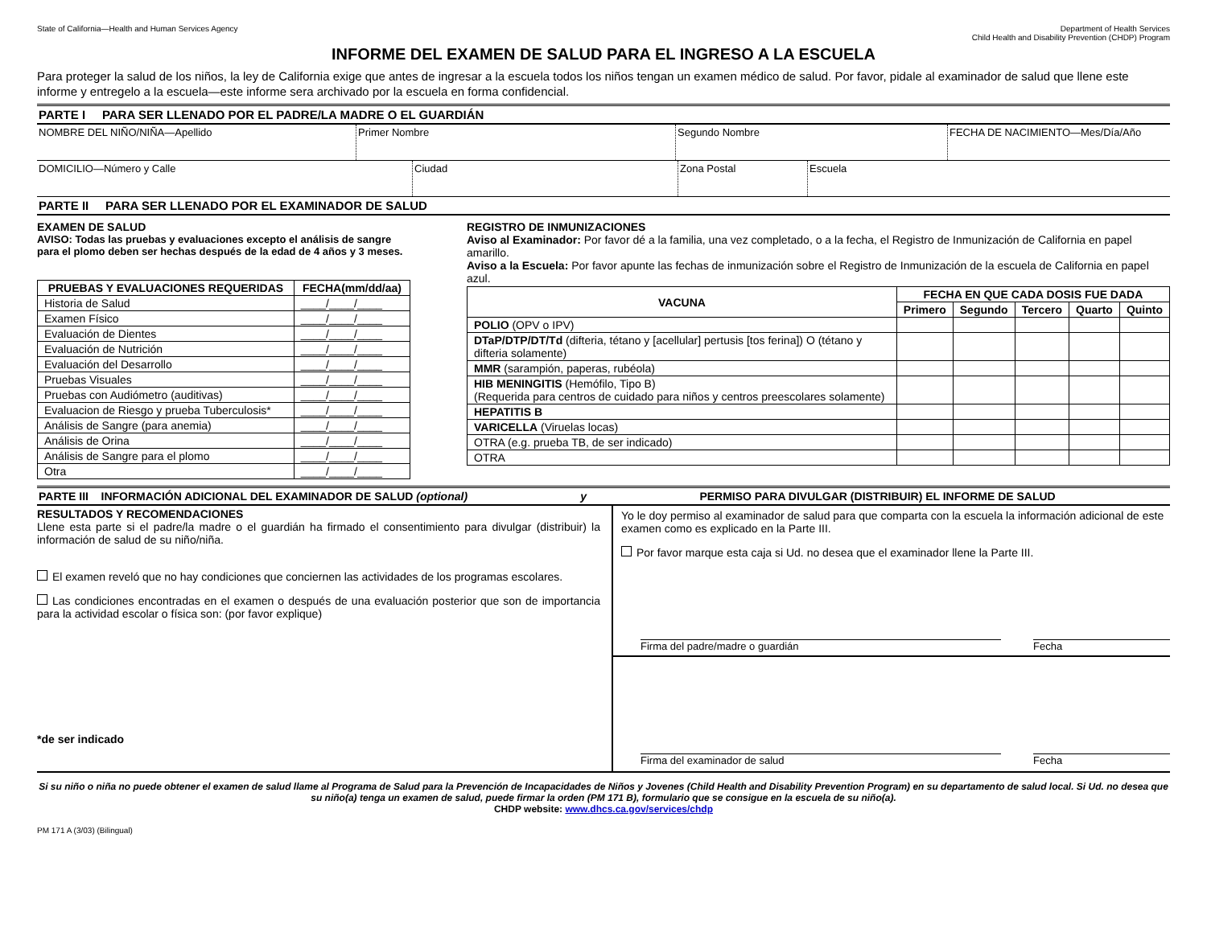State of California—Health and Human Services Agency
Department of Health Services
Child Health and Disability Prevention (CHDP) Program
INFORME DEL EXAMEN DE SALUD PARA EL INGRESO A LA ESCUELA
Para proteger la salud de los niños, la ley de California exige que antes de ingresar a la escuela todos los niños tengan un examen médico de salud. Por favor, pidale al examinador de salud que llene este informe y entregelo a la escuela—este informe sera archivado por la escuela en forma confidencial.
PARTE I PARA SER LLENADO POR EL PADRE/LA MADRE O EL GUARDIÁN
NOMBRE DEL NIÑO/NIÑA—Apellido Primer Nombre Segundo Nombre FECHA DE NACIMIENTO—Mes/Día/Año
DOMICILIO—Número y Calle Ciudad Zona Postal Escuela
PARTE II PARA SER LLENADO POR EL EXAMINADOR DE SALUD
EXAMEN DE SALUD
AVISO: Todas las pruebas y evaluaciones excepto el análisis de sangre para el plomo deben ser hechas después de la edad de 4 años y 3 meses.
| PRUEBAS Y EVALUACIONES REQUERIDAS | FECHA(mm/dd/aa) |
| --- | --- |
| Historia de Salud | ____/____/____ |
| Examen Físico | ____/____/____ |
| Evaluación de Dientes | ____/____/____ |
| Evaluación de Nutrición | ____/____/____ |
| Evaluación del Desarrollo | ____/____/____ |
| Pruebas Visuales | ____/____/____ |
| Pruebas con Audiómetro (auditivas) | ____/____/____ |
| Evaluacion de Riesgo y prueba Tuberculosis* | ____/____/____ |
| Análisis de Sangre (para anemia) | ____/____/____ |
| Análisis de Orina | ____/____/____ |
| Análisis de Sangre para el plomo | ____/____/____ |
| Otra | ____/____/____ |
REGISTRO DE INMUNIZACIONES
Aviso al Examinador: Por favor dé a la familia, una vez completado, o a la fecha, el Registro de Inmunización de California en papel amarillo.
Aviso a la Escuela: Por favor apunte las fechas de inmunización sobre el Registro de Inmunización de la escuela de California en papel azul.
| VACUNA | FECHA EN QUE CADA DOSIS FUE DADA | | | | |
| --- | --- | --- | --- | --- | --- |
| | Primero | Segundo | Tercero | Quarto | Quinto |
| POLIO (OPV o IPV) | | | | | |
| DTaP/DTP/DT/Td (difteria, tétano y [acellular] pertusis [tos ferina]) O (tétano y difteria solamente) | | | | | |
| MMR (sarampión, paperas, rubéola) | | | | | |
| HIB MENINGITIS (Hemófilo, Tipo B) (Requerida para centros de cuidado para niños y centros preescolares solamente) | | | | | |
| HEPATITIS B | | | | | |
| VARICELLA (Viruelas locas) | | | | | |
| OTRA (e.g. prueba TB, de ser indicado) | | | | | |
| OTRA | | | | | |
PARTE III INFORMACIÓN ADICIONAL DEL EXAMINADOR DE SALUD (optional) y PERMISO PARA DIVULGAR (DISTRIBUIR) EL INFORME DE SALUD
RESULTADOS Y RECOMENDACIONES
Llene esta parte si el padre/la madre o el guardián ha firmado el consentimiento para divulgar (distribuir) la información de salud de su niño/niña.
El examen reveló que no hay condiciones que conciernen las actividades de los programas escolares.
Las condiciones encontradas en el examen o después de una evaluación posterior que son de importancia para la actividad escolar o física son: (por favor explique)
*de ser indicado
Yo le doy permiso al examinador de salud para que comparta con la escuela la información adicional de este examen como es explicado en la Parte III.
Por favor marque esta caja si Ud. no desea que el examinador llene la Parte III.
Firma del padre/madre o guardián
Fecha
Firma del examinador de salud Fecha
Si su niño o niña no puede obtener el examen de salud llame al Programa de Salud para la Prevención de Incapacidades de Niños y Jovenes (Child Health and Disability Prevention Program) en su departamento de salud local. Si Ud. no desea que su niño(a) tenga un examen de salud, puede firmar la orden (PM 171 B), formulario que se consigue en la escuela de su niño(a).
CHDP website: www.dhcs.ca.gov/services/chdp
PM 171 A (3/03) (Bilingual)